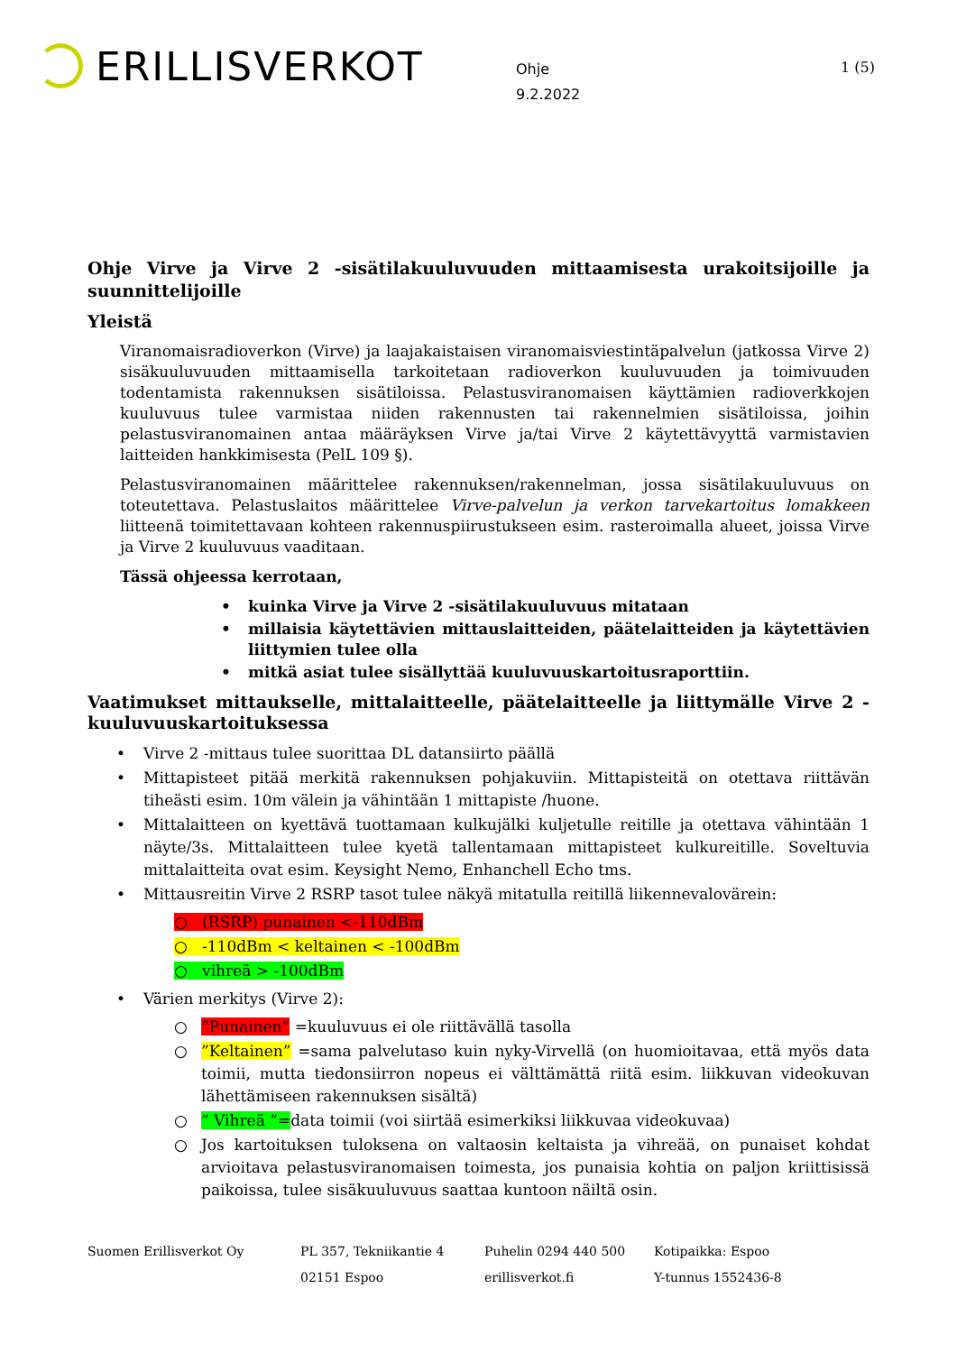ERILLISVERKOT
Ohje
9.2.2022
1 (5)
Ohje Virve ja Virve 2 -sisätilakuuluvuuden mittaamisesta urakoitsijoille ja suunnittelijoille
Yleistä
Viranomaisradioverkon (Virve) ja laajakaistaisen viranomaisviestintäpalvelun (jatkossa Virve 2) sisäkuuluvuuden mittaamisella tarkoitetaan radioverkon kuuluvuuden ja toimivuuden todentamista rakennuksen sisätiloissa. Pelastusviranomaisen käyttämien radioverkkojen kuuluvuus tulee varmistaa niiden rakennusten tai rakennelmien sisätiloissa, joihin pelastusviranomainen antaa määräyksen Virve ja/tai Virve 2 käytettävyyttä varmistavien laitteiden hankkimisesta (PelL 109 §).
Pelastusviranomainen määrittelee rakennuksen/rakennelman, jossa sisätilakuuluvuus on toteutettava. Pelastuslaitos määrittelee Virve-palvelun ja verkon tarvekartoitus lomakkeen liitteenä toimitettavaan kohteen rakennuspiirustukseen esim. rasteroimalla alueet, joissa Virve ja Virve 2 kuuluvuus vaaditaan.
Tässä ohjeessa kerrotaan,
• kuinka Virve ja Virve 2 -sisätilakuuluvuus mitataan
• millaisia käytettävien mittauslaitteiden, päätelaitteiden ja käytettävien liittymien tulee olla
• mitkä asiat tulee sisällyttää kuuluvuuskartoitusraporttiin.
Vaatimukset mittaukselle, mittalaitteelle, päätelaitteelle ja liittymälle Virve 2 -kuuluvuuskartoituksessa
• Virve 2 -mittaus tulee suorittaa DL datansiirto päällä
• Mittapisteet pitää merkitä rakennuksen pohjakuviin. Mittapisteitä on otettava riittävän tiheästi esim. 10m välein ja vähintään 1 mittapiste /huone.
• Mittalaitteen on kyettävä tuottamaan kulkujälki kuljetulle reitille ja otettava vähintään 1 näyte/3s. Mittalaitteen tulee kyetä tallentamaan mittapisteet kulkureitille. Soveltuvia mittalaitteita ovat esim. Keysight Nemo, Enhanchell Echo tms.
• Mittausreitin Virve 2 RSRP tasot tulee näkyä mitatulla reitillä liikennevalovärein:
○ (RSRP) punainen <-110dBm
○ -110dBm < keltainen < -100dBm
○ vihreä > -100dBm
• Värien merkitys (Virve 2):
○”Punainen” =kuuluvuus ei ole riittävällä tasolla
○”Keltainen” =sama palvelutaso kuin nyky-Virvellä (on huomioitavaa, että myös data toimii, mutta tiedonsiirron nopeus ei välttämättä riitä esim. liikkuvan videokuvan lähettämiseen rakennuksen sisältä)
○” Vihreä ”=data toimii (voi siirtää esimerkiksi liikkuvaa videokuvaa)
○ Jos kartoituksen tuloksena on valtaosin keltaista ja vihreää, on punaiset kohdat arvioitava pelastusviranomaisen toimesta, jos punaisia kohtia on paljon kriittisissä paikoissa, tulee sisäkuuluvuus saattaa kuntoon näiltä osin.
Suomen Erillisverkot Oy PL 357, Tekniikantie 4
02151 Espoo
Puhelin 0294 440 500
erillisverkot.fi
Kotipaikka: Espoo
Y-tunnus 1552436-8